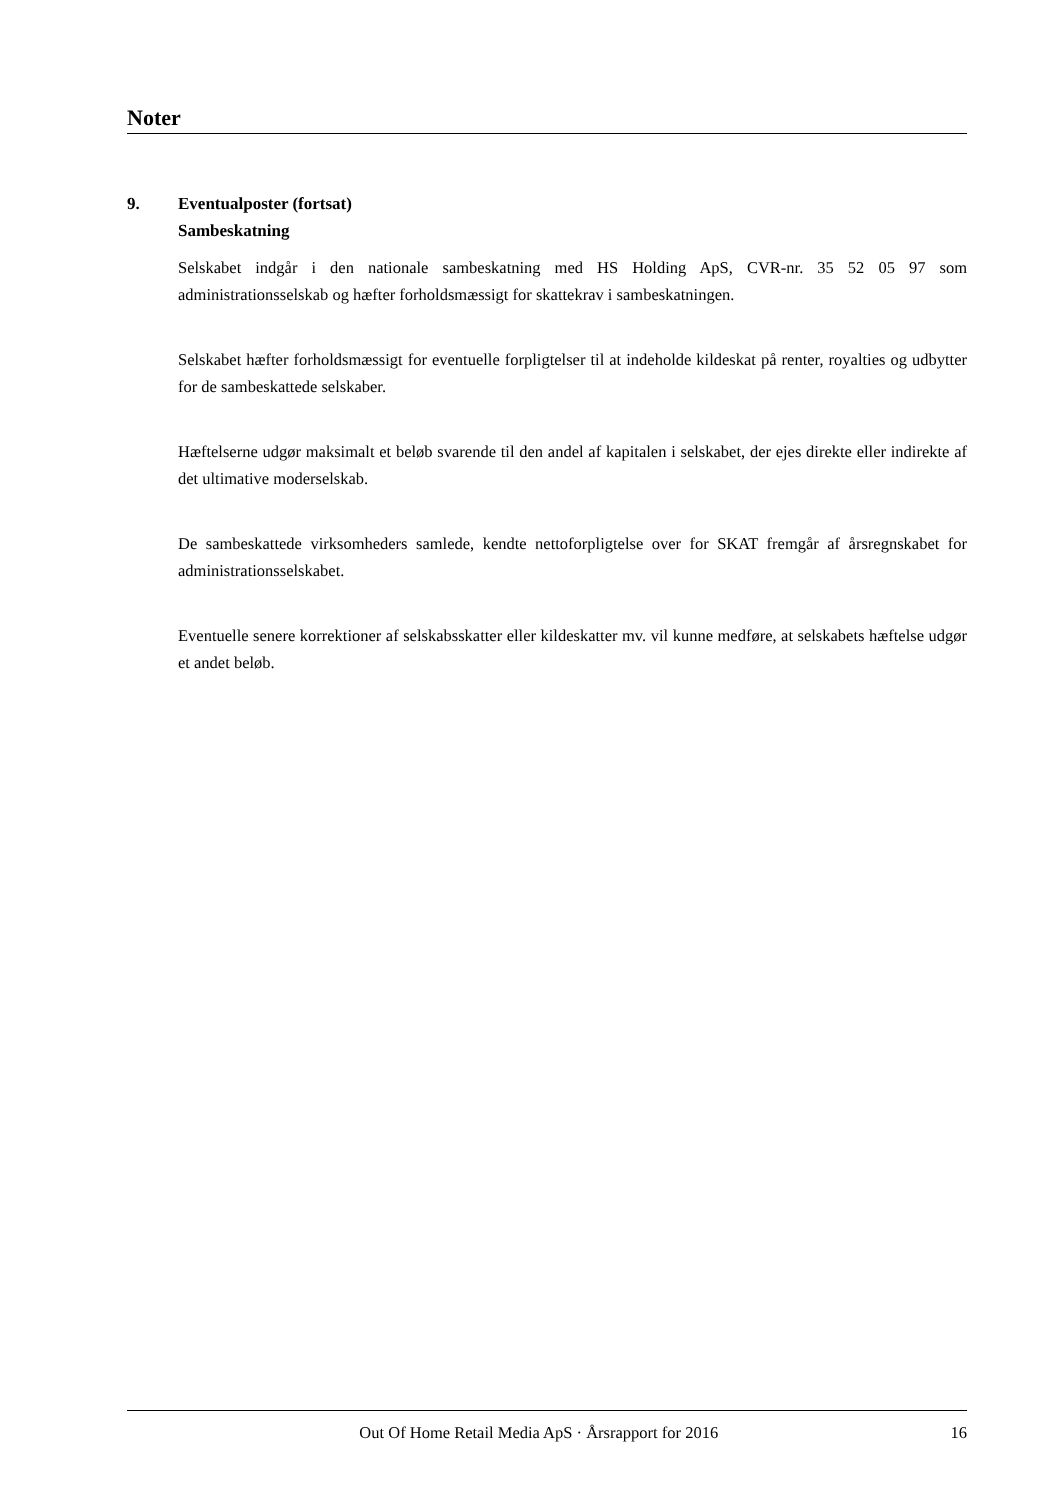Noter
9. Eventualposter (fortsat)
Sambeskatning
Selskabet indgår i den nationale sambeskatning med HS Holding ApS, CVR-nr. 35 52 05 97 som administrationsselskab og hæfter forholdsmæssigt for skattekrav i sambeskatningen.
Selskabet hæfter forholdsmæssigt for eventuelle forpligtelser til at indeholde kildeskat på renter, royalties og udbytter for de sambeskattede selskaber.
Hæftelserne udgør maksimalt et beløb svarende til den andel af kapitalen i selskabet, der ejes direkte eller indirekte af det ultimative moderselskab.
De sambeskattede virksomheders samlede, kendte nettoforpligtelse over for SKAT fremgår af årsregnskabet for administrationsselskabet.
Eventuelle senere korrektioner af selskabsskatter eller kildeskatter mv. vil kunne medføre, at selskabets hæftelse udgør et andet beløb.
Out Of Home Retail Media ApS · Årsrapport for 2016 16